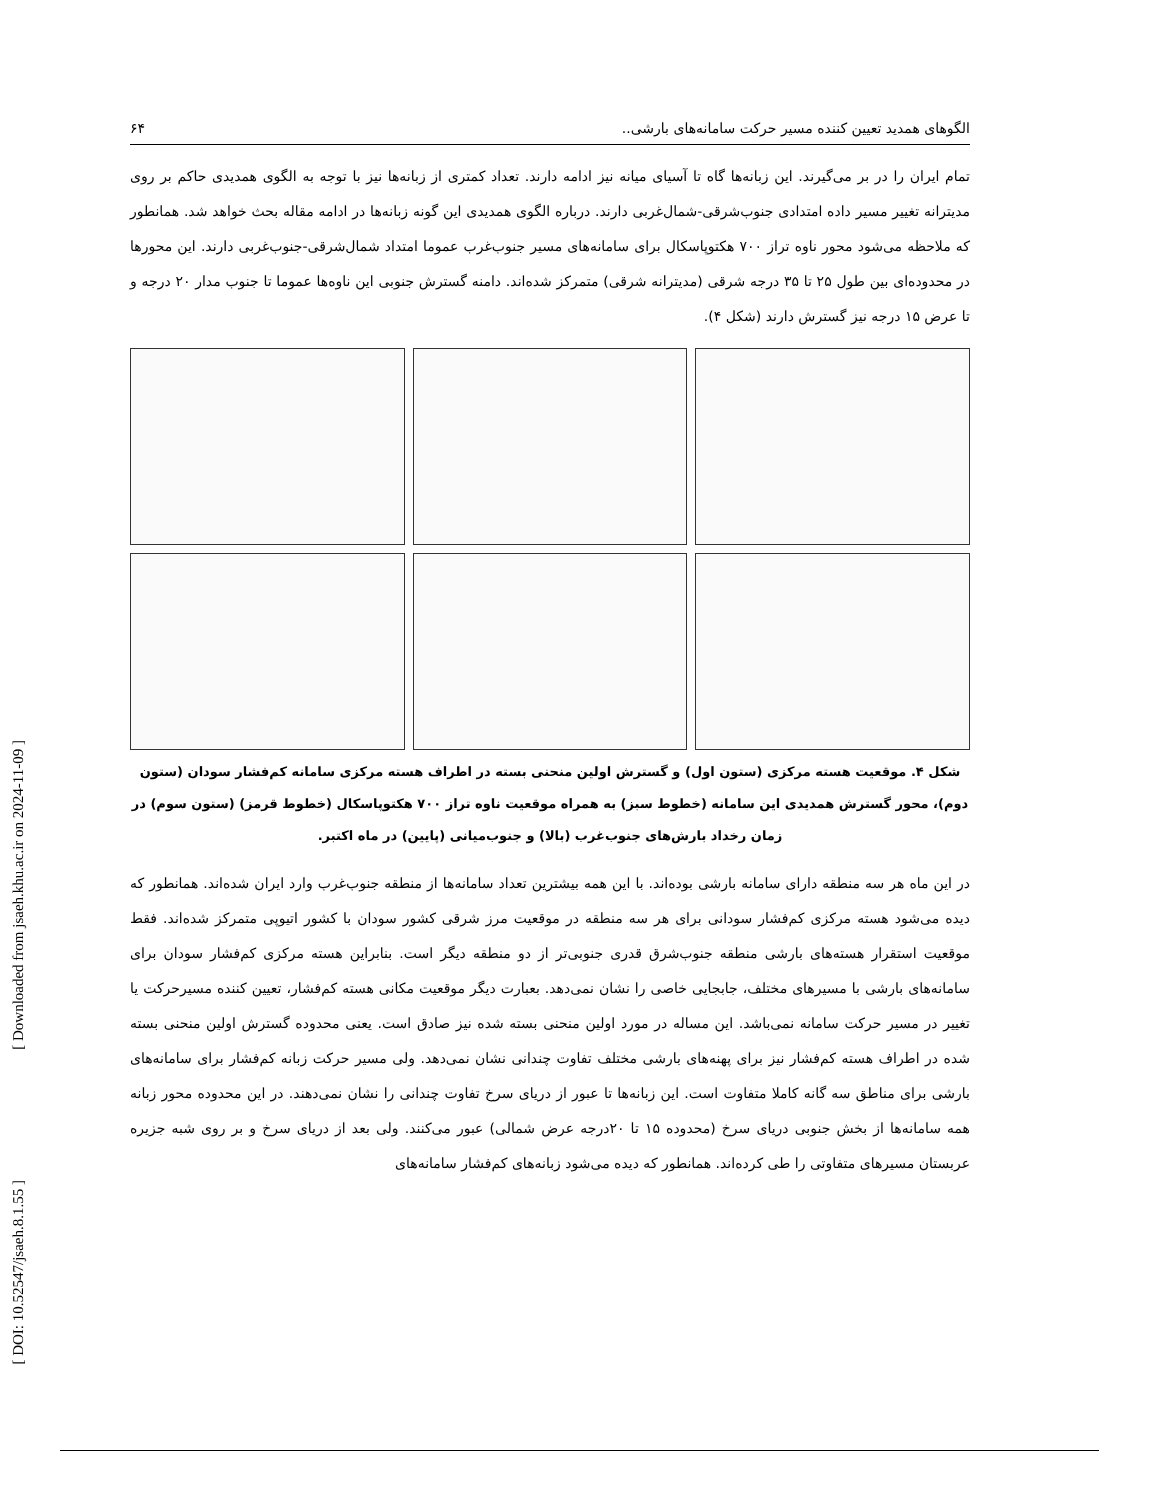[ Downloaded from jsaeh.khu.ac.ir on 2024-11-09 ]
[ DOI: 10.52547/jsaeh.8.1.55 ]
الگوهای همدید تعیین کننده مسیر حرکت سامانه‌های بارشی.. ۶۴
تمام ایران را در بر می‌گیرند. این زبانه‌ها گاه تا آسیای میانه نیز ادامه دارند. تعداد کمتری از زبانه‌ها نیز با توجه به الگوی همدیدی حاکم بر روی مدیترانه تغییر مسیر داده امتدادی جنوب‌شرقی-شمال‌غربی دارند. درباره الگوی همدیدی این گونه زبانه‌ها در ادامه مقاله بحث خواهد شد. همانطور که ملاحظه می‌شود محور ناوه تراز ۷۰۰ هکتوپاسکال برای سامانه‌های مسیر جنوب‌غرب عموما امتداد شمال‌شرقی-جنوب‌غربی دارند. این محورها در محدوده‌ای بین طول ۲۵ تا ۳۵ درجه شرقی (مدیترانه شرقی) متمرکز شده‌اند. دامنه گسترش جنوبی این ناوه‌ها عموما تا جنوب مدار ۲۰ درجه و تا عرض ۱۵ درجه نیز گسترش دارند (شکل ۴).
شکل ۴. موقعیت هسته مرکزی (ستون اول) و گسترش اولین منحنی بسته در اطراف هسته مرکزی سامانه کم‌فشار سودان (ستون دوم)، محور گسترش همدیدی این سامانه (خطوط سبز) به همراه موقعیت ناوه تراز ۷۰۰ هکتوپاسکال (خطوط قرمز) (ستون سوم) در زمان رخداد بارش‌های جنوب‌غرب (بالا) و جنوب‌میانی (پایین) در ماه اکتبر.
در این ماه هر سه منطقه دارای سامانه بارشی بوده‌اند. با این همه بیشترین تعداد سامانه‌ها از منطقه جنوب‌غرب وارد ایران شده‌اند. همانطور که دیده می‌شود هسته مرکزی کم‌فشار سودانی برای هر سه منطقه در موقعیت مرز شرقی کشور سودان با کشور اتیوپی متمرکز شده‌اند. فقط موقعیت استقرار هسته‌های بارشی منطقه جنوب‌شرق قدری جنوبی‌تر از دو منطقه دیگر است. بنابراین هسته مرکزی کم‌فشار سودان برای سامانه‌های بارشی با مسیرهای مختلف، جابجایی خاصی را نشان نمی‌دهد. بعبارت دیگر موقعیت مکانی هسته کم‌فشار، تعیین کننده مسیرحرکت یا تغییر در مسیر حرکت سامانه نمی‌باشد. این مساله در مورد اولین منحنی بسته شده نیز صادق است. یعنی محدوده گسترش اولین منحنی بسته شده در اطراف هسته کم‌فشار نیز برای پهنه‌های بارشی مختلف تفاوت چندانی نشان نمی‌دهد. ولی مسیر حرکت زبانه کم‌فشار برای سامانه‌های بارشی برای مناطق سه گانه کاملا متفاوت است. این زبانه‌ها تا عبور از دریای سرخ تفاوت چندانی را نشان نمی‌دهند. در این محدوده محور زبانه همه سامانه‌ها از بخش جنوبی دریای سرخ (محدوده ۱۵ تا ۲۰درجه عرض شمالی) عبور می‌کنند. ولی بعد از دریای سرخ و بر روی شبه جزیره عربستان مسیرهای متفاوتی را طی کرده‌اند. همانطور که دیده می‌شود زبانه‌های کم‌فشار سامانه‌های